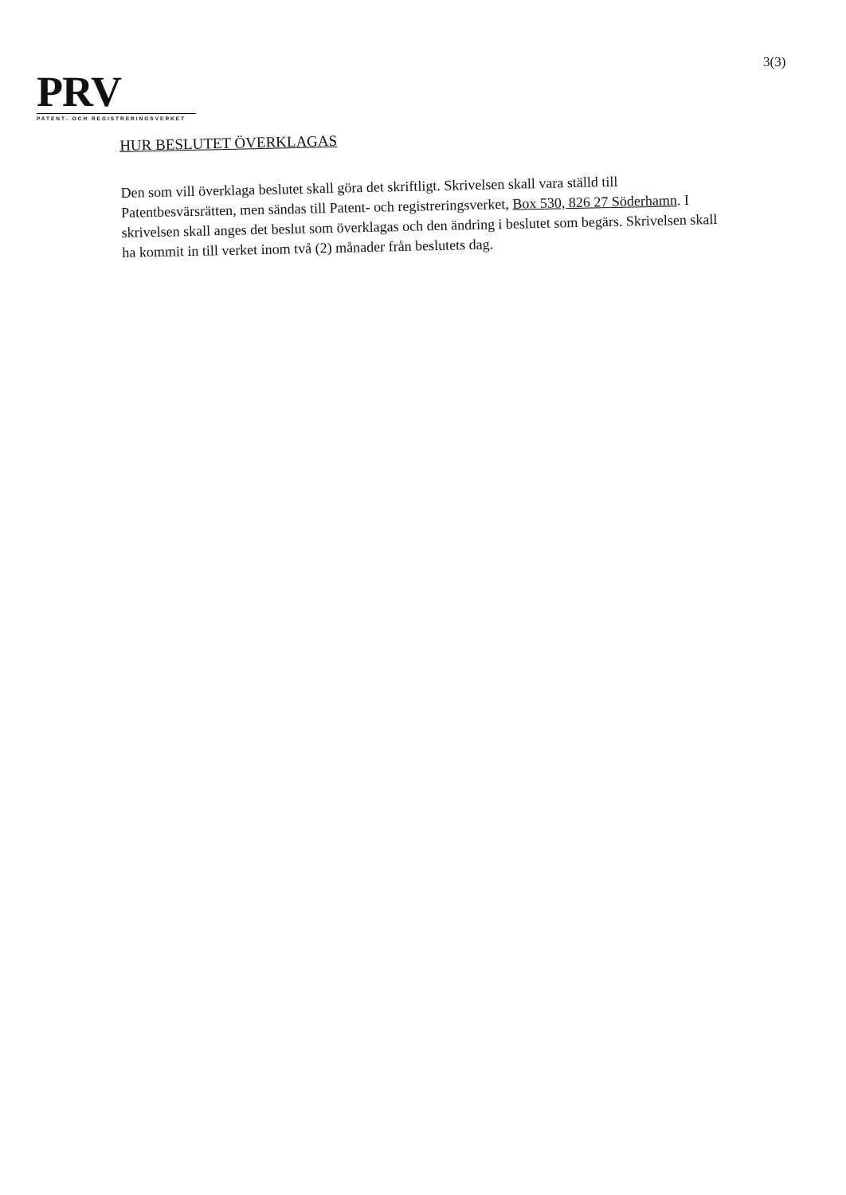3(3)
PRV
PATENT- OCH REGISTRERINGSVERKET
HUR BESLUTET ÖVERKLAGAS
Den som vill överklaga beslutet skall göra det skriftligt. Skrivelsen skall vara ställd till Patentbesvärsrätten, men sändas till Patent- och registreringsverket, Box 530, 826 27 Söderhamn. I skrivelsen skall anges det beslut som överklagas och den ändring i beslutet som begärs. Skrivelsen skall ha kommit in till verket inom två (2) månader från beslutets dag.